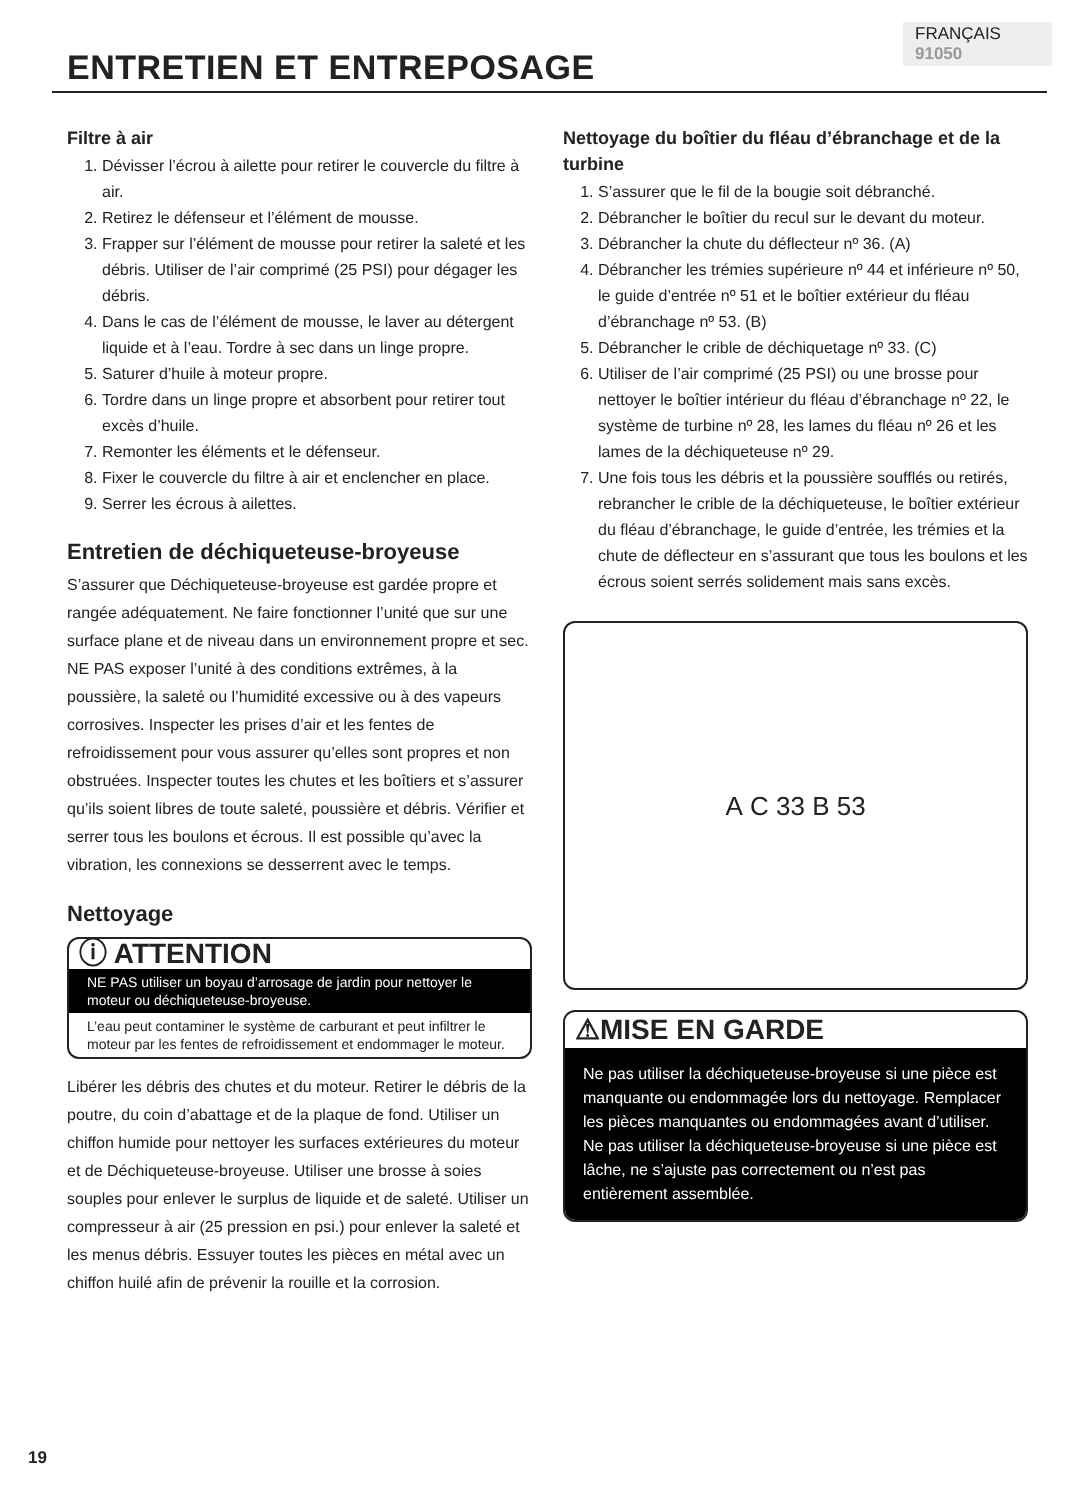FRANÇAIS 91050
ENTRETIEN ET ENTREPOSAGE
Filtre à air
1. Dévisser l’écrou à ailette pour retirer le couvercle du filtre à air.
2. Retirez le défenseur et l’élément de mousse.
3. Frapper sur l’élément de mousse pour retirer la saleté et les débris. Utiliser de l’air comprimé (25 PSI) pour dégager les débris.
4. Dans le cas de l’élément de mousse, le laver au détergent liquide et à l’eau. Tordre à sec dans un linge propre.
5. Saturer d’huile à moteur propre.
6. Tordre dans un linge propre et absorbent pour retirer tout excès d’huile.
7. Remonter les éléments et le défenseur.
8. Fixer le couvercle du filtre à air et enclencher en place.
9. Serrer les écrous à ailettes.
Entretien de déchiqueteuse-broyeuse
S’assurer que Déchiqueteuse-broyeuse est gardée propre et rangée adéquatement. Ne faire fonctionner l’unité que sur une surface plane et de niveau dans un environnement propre et sec. NE PAS exposer l’unité à des conditions extrêmes, à la poussière, la saleté ou l’humidité excessive ou à des vapeurs corrosives. Inspecter les prises d’air et les fentes de refroidissement pour vous assurer qu’elles sont propres et non obstruées. Inspecter toutes les chutes et les boîtiers et s’assurer qu’ils soient libres de toute saleté, poussière et débris. Vérifier et serrer tous les boulons et écrous. Il est possible qu’avec la vibration, les connexions se desserrent avec le temps.
Nettoyage
ⓘ ATTENTION
NE PAS utiliser un boyau d’arrosage de jardin pour nettoyer le moteur ou déchiqueteuse-broyeuse.
L’eau peut contaminer le système de carburant et peut infiltrer le moteur par les fentes de refroidissement et endommager le moteur.
Libérer les débris des chutes et du moteur. Retirer le débris de la poutre, du coin d’abattage et de la plaque de fond. Utiliser un chiffon humide pour nettoyer les surfaces extérieures du moteur et de Déchiqueteuse-broyeuse. Utiliser une brosse à soies souples pour enlever le surplus de liquide et de saleté. Utiliser un compresseur à air (25 pression en psi.) pour enlever la saleté et les menus débris. Essuyer toutes les pièces en métal avec un chiffon huilé afin de prévenir la rouille et la corrosion.
Nettoyage du boîtier du fléau d’ébranchage et de la turbine
1. S’assurer que le fil de la bougie soit débranché.
2. Débrancher le boîtier du recul sur le devant du moteur.
3. Débrancher la chute du déflecteur nº 36. (A)
4. Débrancher les trémies supérieure nº 44 et inférieure nº 50, le guide d’entrée nº 51 et le boîtier extérieur du fléau d’ébranchage nº 53. (B)
5. Débrancher le crible de déchiquetage nº 33. (C)
6. Utiliser de l’air comprimé (25 PSI) ou une brosse pour nettoyer le boîtier intérieur du fléau d’ébranchage nº 22, le système de turbine nº 28, les lames du fléau nº 26 et les lames de la déchiqueteuse nº 29.
7. Une fois tous les débris et la poussière soufflés ou retirés, rebrancher le crible de la déchiqueteuse, le boîtier extérieur du fléau d’ébranchage, le guide d’entrée, les trémies et la chute de déflecteur en s’assurant que tous les boulons et les écrous soient serrés solidement mais sans excès.
A C 33 B 53
⚠MISE EN GARDE
Ne pas utiliser la déchiqueteuse-broyeuse si une pièce est manquante ou endommagée lors du nettoyage. Remplacer les pièces manquantes ou endommagées avant d’utiliser. Ne pas utiliser la déchiqueteuse-broyeuse si une pièce est lâche, ne s’ajuste pas correctement ou n’est pas entièrement assemblée.
19